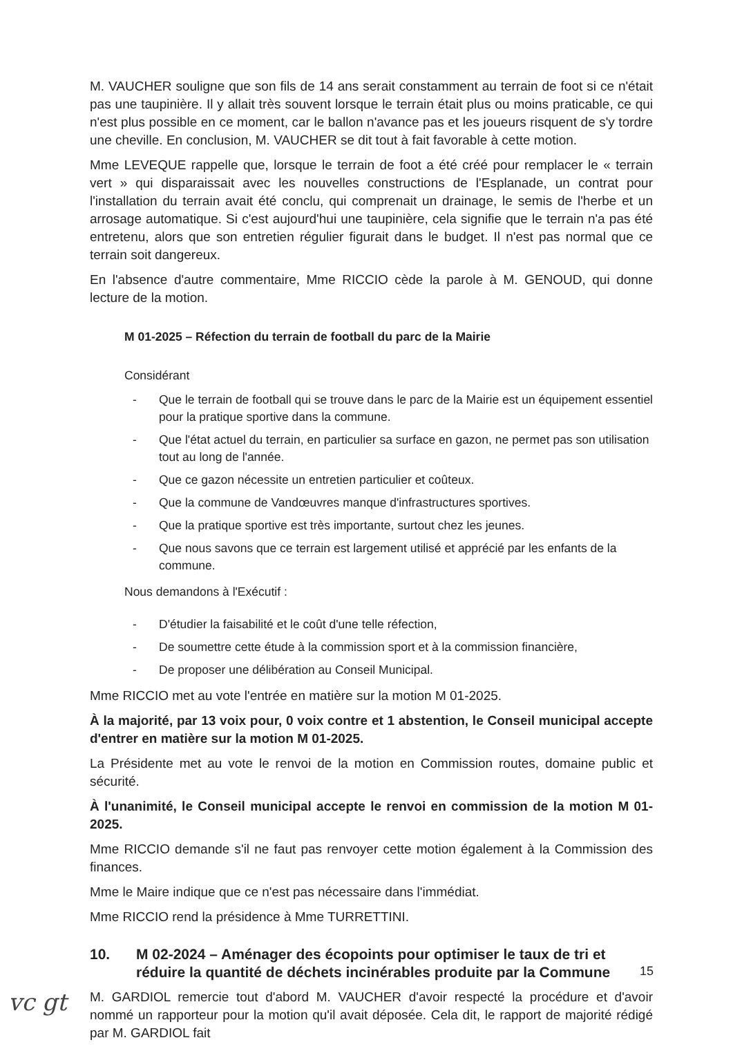M. VAUCHER souligne que son fils de 14 ans serait constamment au terrain de foot si ce n'était pas une taupinière. Il y allait très souvent lorsque le terrain était plus ou moins praticable, ce qui n'est plus possible en ce moment, car le ballon n'avance pas et les joueurs risquent de s'y tordre une cheville. En conclusion, M. VAUCHER se dit tout à fait favorable à cette motion.
Mme LEVEQUE rappelle que, lorsque le terrain de foot a été créé pour remplacer le « terrain vert » qui disparaissait avec les nouvelles constructions de l'Esplanade, un contrat pour l'installation du terrain avait été conclu, qui comprenait un drainage, le semis de l'herbe et un arrosage automatique. Si c'est aujourd'hui une taupinière, cela signifie que le terrain n'a pas été entretenu, alors que son entretien régulier figurait dans le budget. Il n'est pas normal que ce terrain soit dangereux.
En l'absence d'autre commentaire, Mme RICCIO cède la parole à M. GENOUD, qui donne lecture de la motion.
M 01-2025 – Réfection du terrain de football du parc de la Mairie
Considérant
- Que le terrain de football qui se trouve dans le parc de la Mairie est un équipement essentiel pour la pratique sportive dans la commune.
- Que l'état actuel du terrain, en particulier sa surface en gazon, ne permet pas son utilisation tout au long de l'année.
- Que ce gazon nécessite un entretien particulier et coûteux.
- Que la commune de Vandœuvres manque d'infrastructures sportives.
- Que la pratique sportive est très importante, surtout chez les jeunes.
- Que nous savons que ce terrain est largement utilisé et apprécié par les enfants de la commune.
Nous demandons à l'Exécutif :
- D'étudier la faisabilité et le coût d'une telle réfection,
- De soumettre cette étude à la commission sport et à la commission financière,
- De proposer une délibération au Conseil Municipal.
Mme RICCIO met au vote l'entrée en matière sur la motion M 01-2025.
À la majorité, par 13 voix pour, 0 voix contre et 1 abstention, le Conseil municipal accepte d'entrer en matière sur la motion M 01-2025.
La Présidente met au vote le renvoi de la motion en Commission routes, domaine public et sécurité.
À l'unanimité, le Conseil municipal accepte le renvoi en commission de la motion M 01-2025.
Mme RICCIO demande s'il ne faut pas renvoyer cette motion également à la Commission des finances.
Mme le Maire indique que ce n'est pas nécessaire dans l'immédiat.
Mme RICCIO rend la présidence à Mme TURRETTINI.
10. M 02-2024 – Aménager des écopoints pour optimiser le taux de tri et réduire la quantité de déchets incinérables produite par la Commune
M. GARDIOL remercie tout d'abord M. VAUCHER d'avoir respecté la procédure et d'avoir nommé un rapporteur pour la motion qu'il avait déposée. Cela dit, le rapport de majorité rédigé par M. GARDIOL fait
15
vc gt